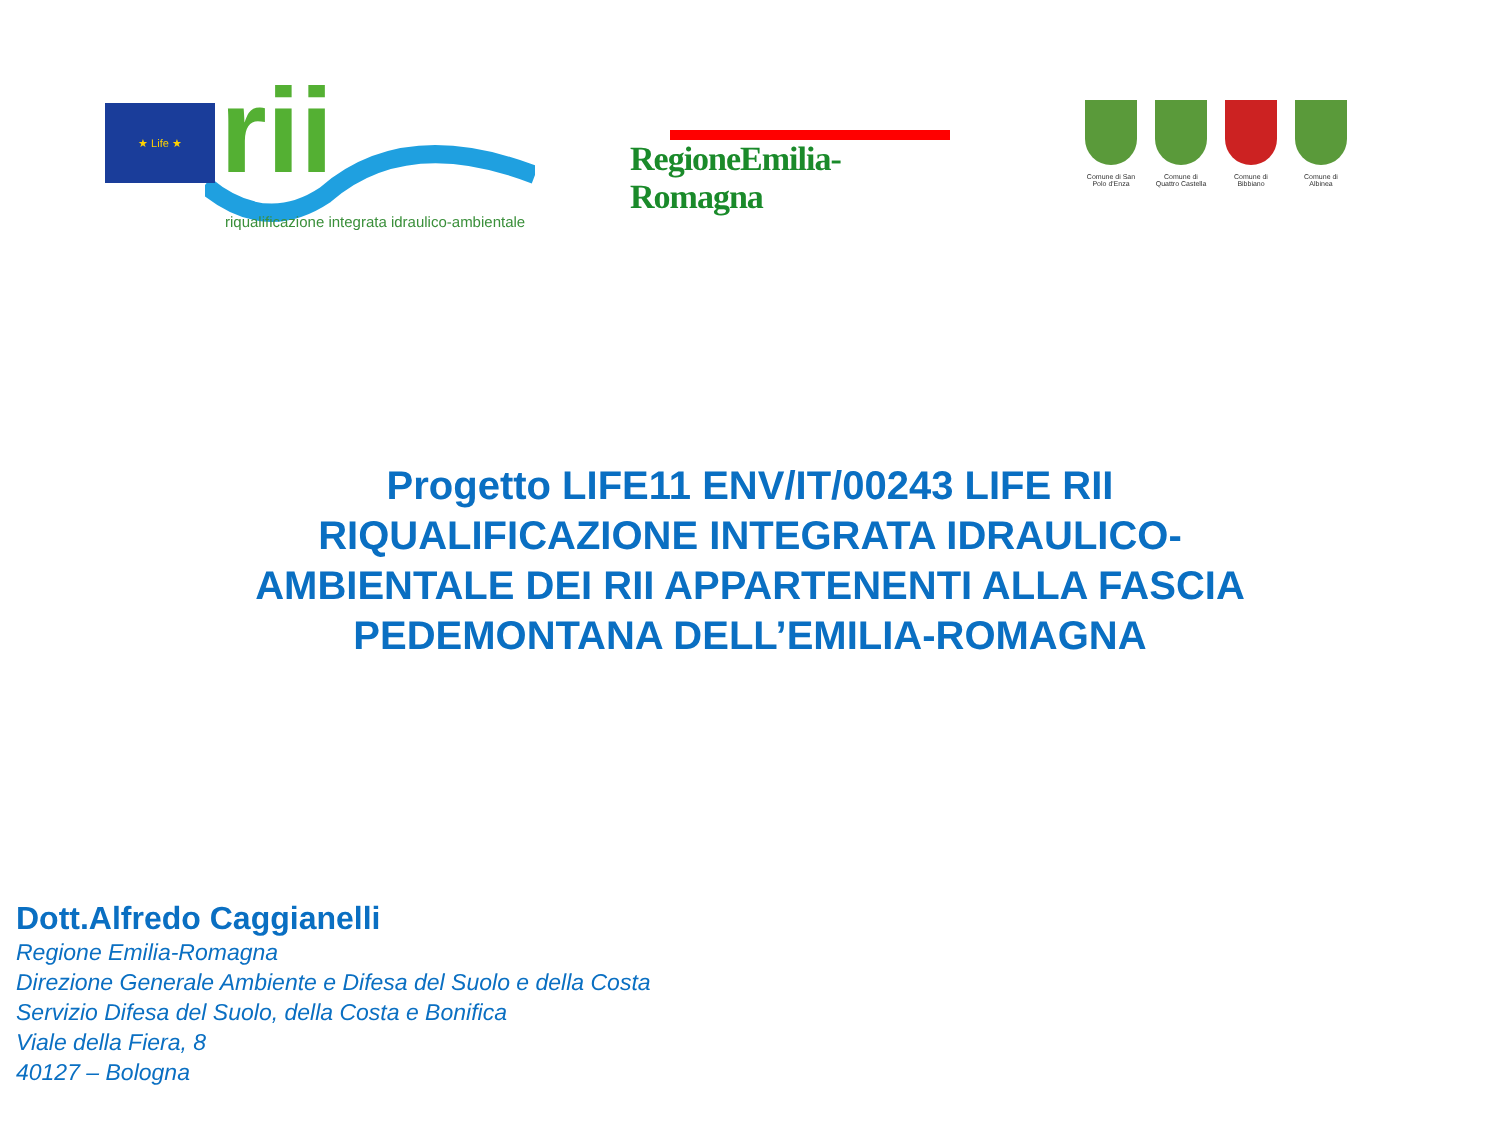★ Life ★ rii
riqualificazione integrata idraulico-ambientale
RegioneEmilia-Romagna
Comune di San Polo d'Enza
Comune di Quattro Castella
Comune di Bibbiano
Comune di Albinea
Progetto LIFE11 ENV/IT/00243 LIFE RII
RIQUALIFICAZIONE INTEGRATA IDRAULICO-
AMBIENTALE DEI RII APPARTENENTI ALLA FASCIA
PEDEMONTANA DELL’EMILIA-ROMAGNA
Dott.Alfredo Caggianelli
Regione Emilia-Romagna
Direzione Generale Ambiente e Difesa del Suolo e della Costa
Servizio Difesa del Suolo, della Costa e Bonifica
Viale della Fiera, 8
40127 – Bologna